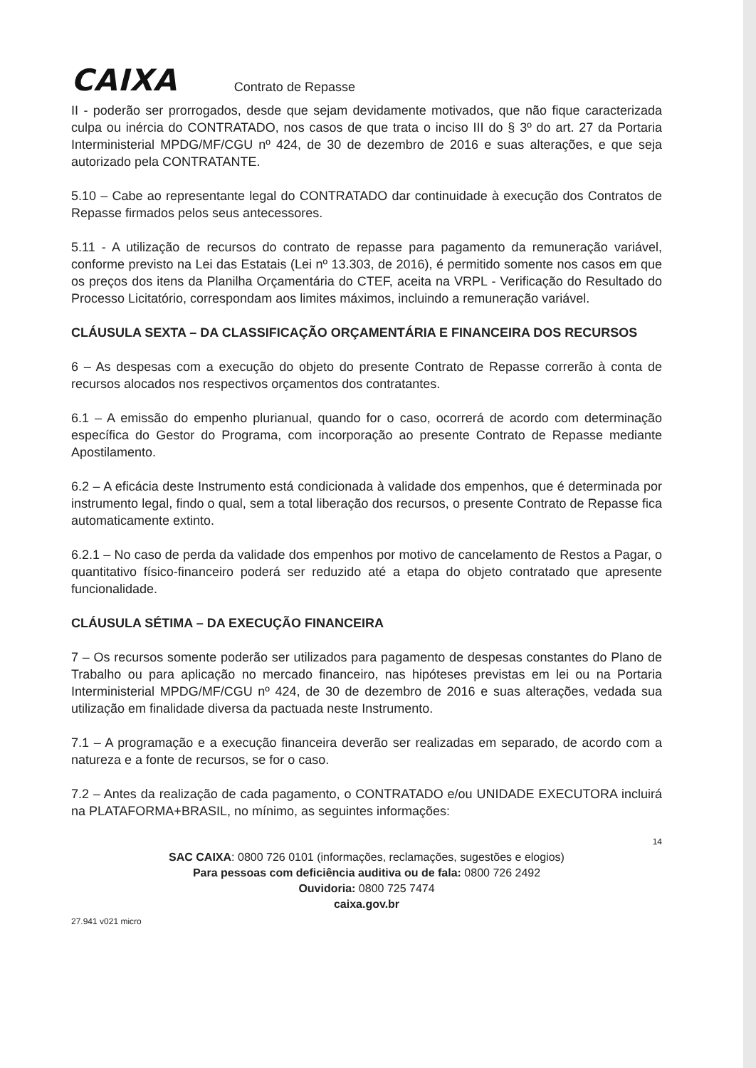CAIXA
Contrato de Repasse
II - poderão ser prorrogados, desde que sejam devidamente motivados, que não fique caracterizada culpa ou inércia do CONTRATADO, nos casos de que trata o inciso III do § 3º do art. 27 da Portaria Interministerial MPDG/MF/CGU nº 424, de 30 de dezembro de 2016 e suas alterações, e que seja autorizado pela CONTRATANTE.
5.10 – Cabe ao representante legal do CONTRATADO dar continuidade à execução dos Contratos de Repasse firmados pelos seus antecessores.
5.11 - A utilização de recursos do contrato de repasse para pagamento da remuneração variável, conforme previsto na Lei das Estatais (Lei nº 13.303, de 2016), é permitido somente nos casos em que os preços dos itens da Planilha Orçamentária do CTEF, aceita na VRPL - Verificação do Resultado do Processo Licitatório, correspondam aos limites máximos, incluindo a remuneração variável.
CLÁUSULA SEXTA – DA CLASSIFICAÇÃO ORÇAMENTÁRIA E FINANCEIRA DOS RECURSOS
6 – As despesas com a execução do objeto do presente Contrato de Repasse correrão à conta de recursos alocados nos respectivos orçamentos dos contratantes.
6.1 – A emissão do empenho plurianual, quando for o caso, ocorrerá de acordo com determinação específica do Gestor do Programa, com incorporação ao presente Contrato de Repasse mediante Apostilamento.
6.2 – A eficácia deste Instrumento está condicionada à validade dos empenhos, que é determinada por instrumento legal, findo o qual, sem a total liberação dos recursos, o presente Contrato de Repasse fica automaticamente extinto.
6.2.1 – No caso de perda da validade dos empenhos por motivo de cancelamento de Restos a Pagar, o quantitativo físico-financeiro poderá ser reduzido até a etapa do objeto contratado que apresente funcionalidade.
CLÁUSULA SÉTIMA – DA EXECUÇÃO FINANCEIRA
7 – Os recursos somente poderão ser utilizados para pagamento de despesas constantes do Plano de Trabalho ou para aplicação no mercado financeiro, nas hipóteses previstas em lei ou na Portaria Interministerial MPDG/MF/CGU nº 424, de 30 de dezembro de 2016 e suas alterações, vedada sua utilização em finalidade diversa da pactuada neste Instrumento.
7.1 – A programação e a execução financeira deverão ser realizadas em separado, de acordo com a natureza e a fonte de recursos, se for o caso.
7.2 – Antes da realização de cada pagamento, o CONTRATADO e/ou UNIDADE EXECUTORA incluirá na PLATAFORMA+BRASIL, no mínimo, as seguintes informações:
14
SAC CAIXA: 0800 726 0101 (informações, reclamações, sugestões e elogios)
Para pessoas com deficiência auditiva ou de fala: 0800 726 2492
Ouvidoria: 0800 725 7474
caixa.gov.br
27.941 v021 micro